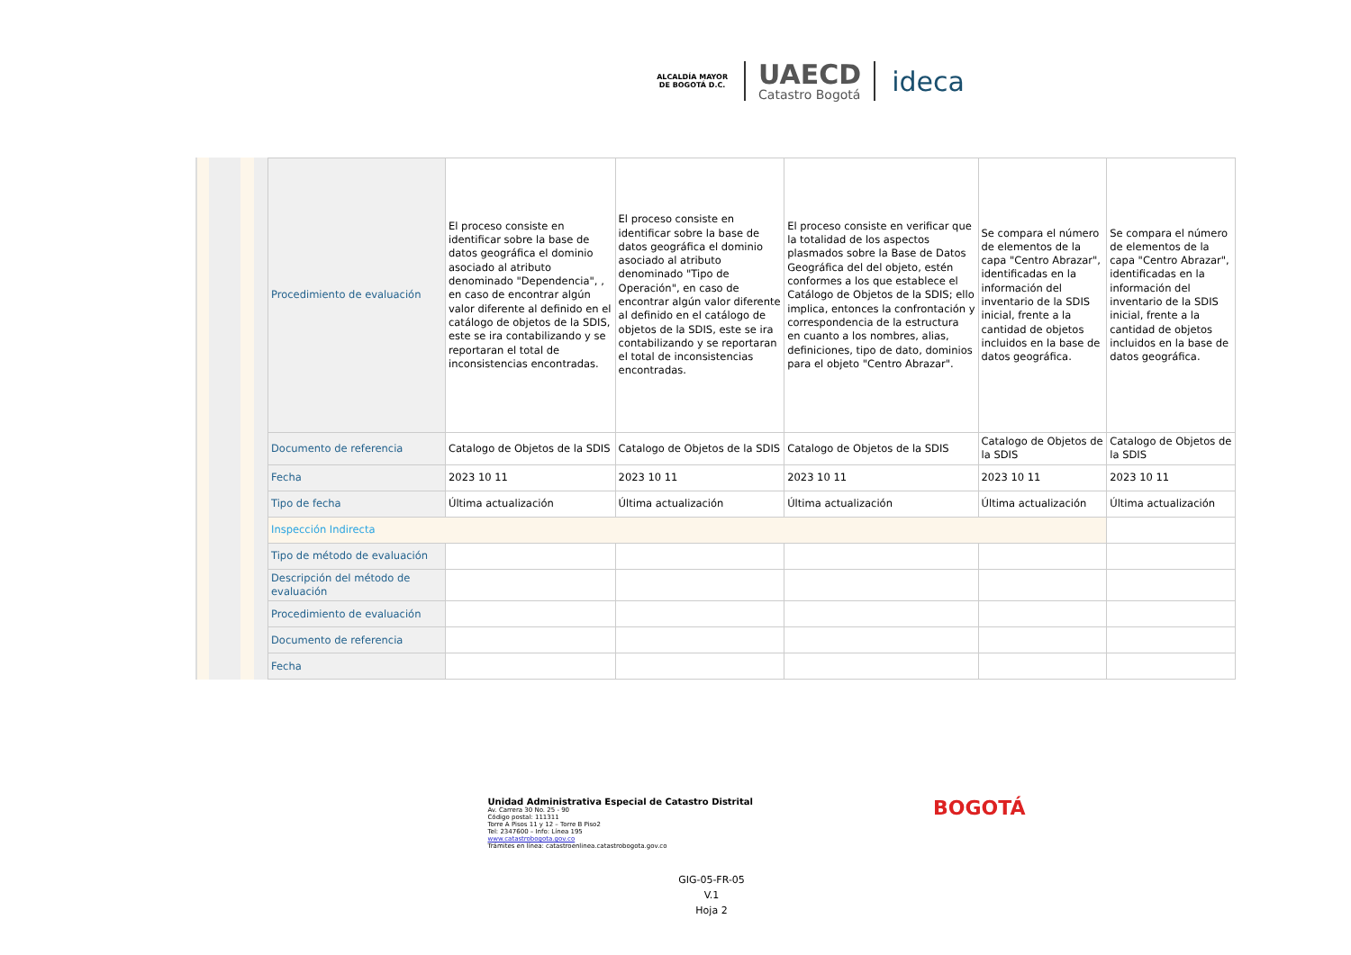ALCALDÍA MAYOR
DE BOGOTÁ D.C.
UAECD
Catastro Bogotá
ideca
| Procedimiento de evaluación | El proceso consiste en identificar sobre la base de datos geográfica el dominio asociado al atributo denominado "Dependencia", , en caso de encontrar algún valor diferente al definido en el catálogo de objetos de la SDIS, este se ira contabilizando y se reportaran el total de inconsistencias encontradas. | El proceso consiste en identificar sobre la base de datos geográfica el dominio asociado al atributo denominado "Tipo de Operación", en caso de encontrar algún valor diferente al definido en el catálogo de objetos de la SDIS, este se ira contabilizando y se reportaran el total de inconsistencias encontradas. | El proceso consiste en verificar que la totalidad de los aspectos plasmados sobre la Base de Datos Geográfica del del objeto, estén conformes a los que establece el Catálogo de Objetos de la SDIS; ello implica, entonces la confrontación y correspondencia de la estructura en cuanto a los nombres, alias, definiciones, tipo de dato, dominios para el objeto "Centro Abrazar". | Se compara el número de elementos de la capa "Centro Abrazar", identificadas en la información del inventario de la SDIS inicial, frente a la cantidad de objetos incluidos en la base de datos geográfica. | Se compara el número de elementos de la capa "Centro Abrazar", identificadas en la información del inventario de la SDIS inicial, frente a la cantidad de objetos incluidos en la base de datos geográfica. |
| Documento de referencia | Catalogo de Objetos de la SDIS | Catalogo de Objetos de la SDIS | Catalogo de Objetos de la SDIS | Catalogo de Objetos de la SDIS | Catalogo de Objetos de la SDIS |
| Fecha | 2023 10 11 | 2023 10 11 | 2023 10 11 | 2023 10 11 | 2023 10 11 |
| Tipo de fecha | Última actualización | Última actualización | Última actualización | Última actualización | Última actualización |
| Inspección Indirecta | | | | | |
| Tipo de método de evaluación | | | | | |
| Descripción del método de evaluación | | | | | |
| Procedimiento de evaluación | | | | | |
| Documento de referencia | | | | | |
| Fecha | | | | | |
Unidad Administrativa Especial de Catastro Distrital
Av. Carrera 30 No. 25 - 90
Código postal: 111311
Torre A Pisos 11 y 12 – Torre B Piso2
Tel: 2347600 – Info: Línea 195
www.catastrobogota.gov.co
Trámites en línea: catastroenlinea.catastrobogota.gov.co
BOGOTÁ
GIG-05-FR-05
V.1
Hoja 2